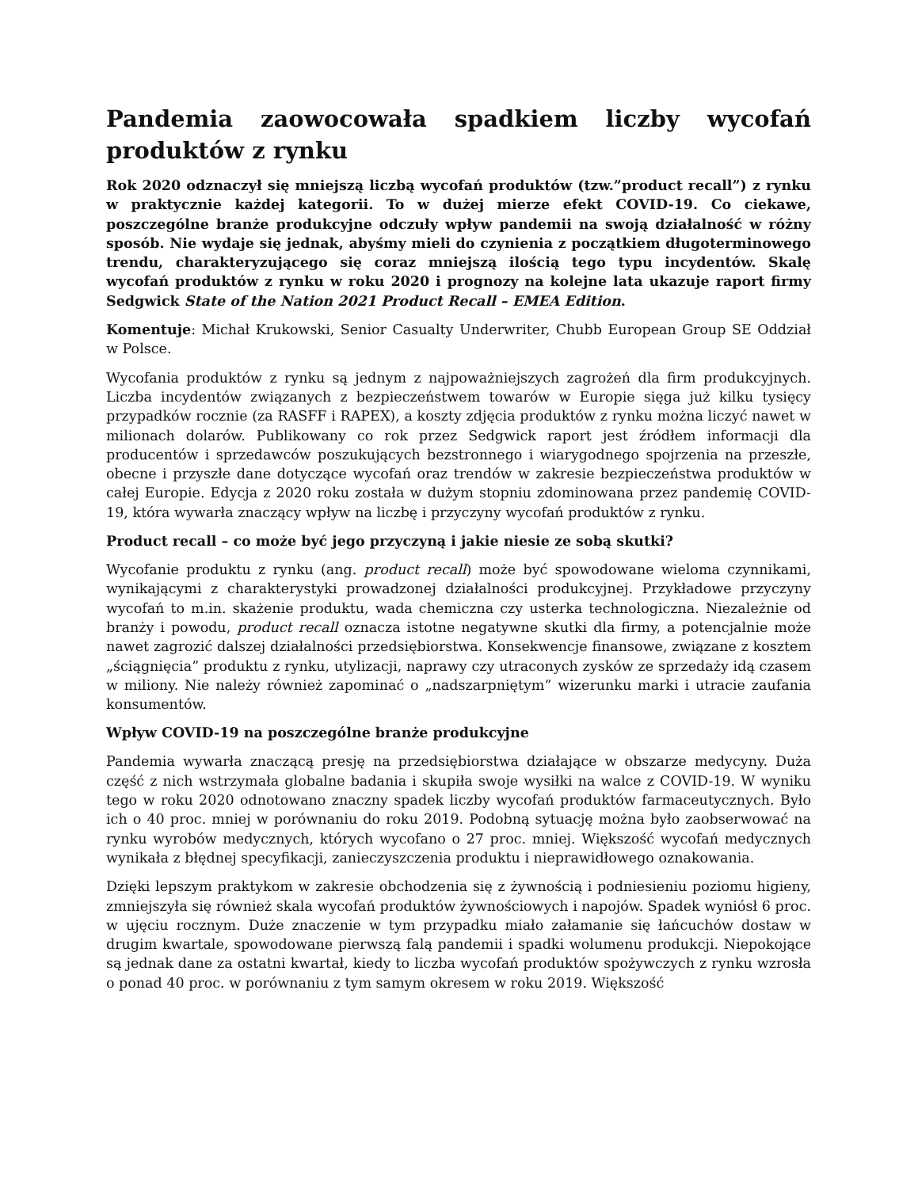Pandemia zaowocowała spadkiem liczby wycofań produktów z rynku
Rok 2020 odznaczył się mniejszą liczbą wycofań produktów (tzw.”product recall”) z rynku w praktycznie każdej kategorii. To w dużej mierze efekt COVID-19. Co ciekawe, poszczególne branże produkcyjne odczuły wpływ pandemii na swoją działalność w różny sposób. Nie wydaje się jednak, abyśmy mieli do czynienia z początkiem długoterminowego trendu, charakteryzującego się coraz mniejszą ilością tego typu incydentów. Skalę wycofań produktów z rynku w roku 2020 i prognozy na kolejne lata ukazuje raport firmy Sedgwick State of the Nation 2021 Product Recall – EMEA Edition.
Komentuje: Michał Krukowski, Senior Casualty Underwriter, Chubb European Group SE Oddział w Polsce.
Wycofania produktów z rynku są jednym z najpoważniejszych zagrożeń dla firm produkcyjnych. Liczba incydentów związanych z bezpieczeństwem towarów w Europie sięga już kilku tysięcy przypadków rocznie (za RASFF i RAPEX), a koszty zdjęcia produktów z rynku można liczyć nawet w milionach dolarów. Publikowany co rok przez Sedgwick raport jest źródłem informacji dla producentów i sprzedawców poszukujących bezstronnego i wiarygodnego spojrzenia na przeszłe, obecne i przyszłe dane dotyczące wycofań oraz trendów w zakresie bezpieczeństwa produktów w całej Europie. Edycja z 2020 roku została w dużym stopniu zdominowana przez pandemię COVID-19, która wywarła znaczący wpływ na liczbę i przyczyny wycofań produktów z rynku.
Product recall – co może być jego przyczyną i jakie niesie ze sobą skutki?
Wycofanie produktu z rynku (ang. product recall) może być spowodowane wieloma czynnikami, wynikającymi z charakterystyki prowadzonej działalności produkcyjnej. Przykładowe przyczyny wycofań to m.in. skażenie produktu, wada chemiczna czy usterka technologiczna. Niezależnie od branży i powodu, product recall oznacza istotne negatywne skutki dla firmy, a potencjalnie może nawet zagrozić dalszej działalności przedsiębiorstwa. Konsekwencje finansowe, związane z kosztem „ściągnięcia” produktu z rynku, utylizacji, naprawy czy utraconych zysków ze sprzedaży idą czasem w miliony. Nie należy również zapominać o „nadszarpniętym” wizerunku marki i utracie zaufania konsumentów.
Wpływ COVID-19 na poszczególne branże produkcyjne
Pandemia wywarła znaczącą presję na przedsiębiorstwa działające w obszarze medycyny. Duża część z nich wstrzymała globalne badania i skupiła swoje wysiłki na walce z COVID-19. W wyniku tego w roku 2020 odnotowano znaczny spadek liczby wycofań produktów farmaceutycznych. Było ich o 40 proc. mniej w porównaniu do roku 2019. Podobną sytuację można było zaobserwować na rynku wyrobów medycznych, których wycofano o 27 proc. mniej. Większość wycofań medycznych wynikała z błędnej specyfikacji, zanieczyszczenia produktu i nieprawidłowego oznakowania.
Dzięki lepszym praktykom w zakresie obchodzenia się z żywnością i podniesieniu poziomu higieny, zmniejszyła się również skala wycofań produktów żywnościowych i napojów. Spadek wyniósł 6 proc. w ujęciu rocznym. Duże znaczenie w tym przypadku miało załamanie się łańcuchów dostaw w drugim kwartale, spowodowane pierwszą falą pandemii i spadki wolumenu produkcji. Niepokojące są jednak dane za ostatni kwartał, kiedy to liczba wycofań produktów spożywczych z rynku wzrosła o ponad 40 proc. w porównaniu z tym samym okresem w roku 2019. Większość